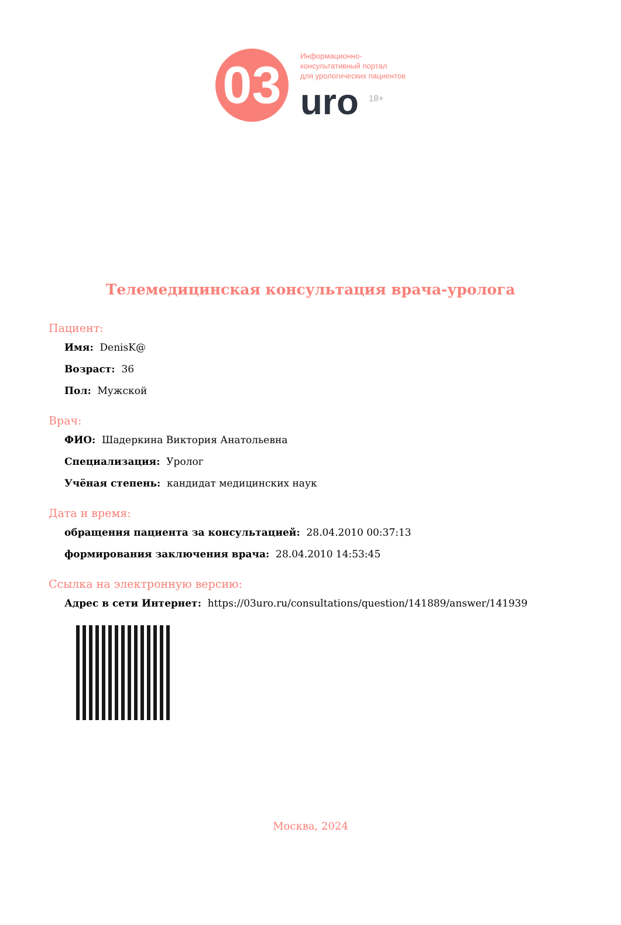03
Информационно-
консультативный портал
для урологических пациентов
uro <sup>18+</sup>
Телемедицинская консультация врача-уролога
Пациент:
Имя: DenisK@
Возраст: 36
Пол: Мужской
Врач:
ФИО: Шадеркина Виктория Анатольевна
Специализация: Уролог
Учёная степень: кандидат медицинских наук
Дата и время:
обращения пациента за консультацией: 28.04.2010 00:37:13
формирования заключения врача: 28.04.2010 14:53:45
Ссылка на электронную версию:
Адрес в сети Интернет: https://03uro.ru/consultations/question/141889/answer/141939
Москва, 2024